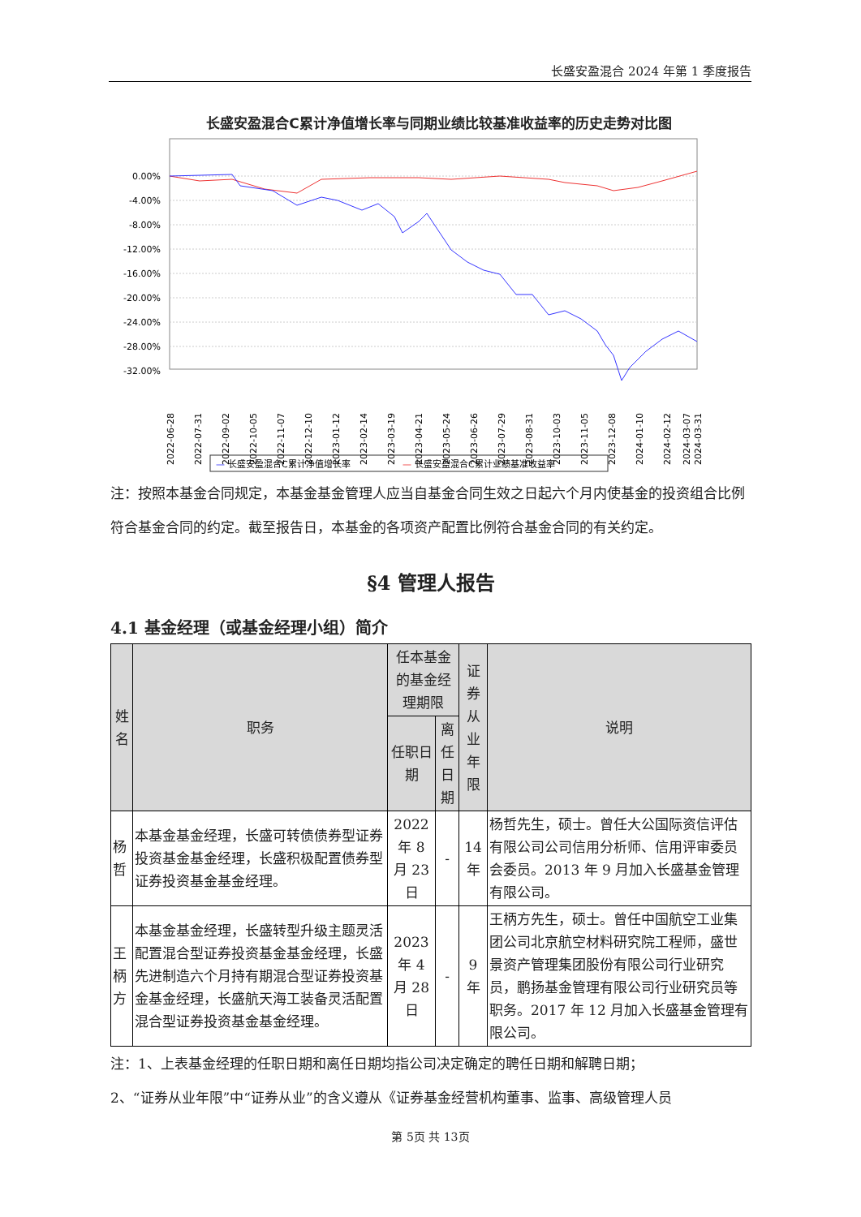长盛安盈混合 2024 年第 1 季度报告
长盛安盈混合C累计净值增长率与同期业绩比较基准收益率的历史走势对比图
0.00%
-4.00%
-8.00%
-12.00%
-16.00%
-20.00%
-24.00%
-28.00%
-32.00%
2022-06-28
2022-07-31
2022-09-02
2022-10-05
2022-11-07
2022-12-10
2023-01-12
2023-02-14
2023-03-19
2023-04-21
2023-05-24
2023-06-26
2023-07-29
2023-08-31
2023-10-03
2023-11-05
2023-12-08
2024-01-10
2024-02-12
2024-03-07
2024-03-31
—
长盛安盈混合C累计净值增长率
—
长盛安盈混合C累计业绩基准收益率
注：按照本基金合同规定，本基金基金管理人应当自基金合同生效之日起六个月内使基金的投资组合比例符合基金合同的约定。截至报告日，本基金的各项资产配置比例符合基金合同的有关约定。
§4 管理人报告
4.1 基金经理（或基金经理小组）简介
| 姓名 | 职务 | 任本基金的基金经理期限 | | 证券从业年限 | 说明 |
| --- | --- | --- | --- | --- | --- |
| | | 任职日期 | 离任日期 | | |
| 杨哲 | 本基金基金经理，长盛可转债债券型证券投资基金基金经理，长盛积极配置债券型证券投资基金基金经理。 | 2022 年 8 月 23 日 | - | 14 年 | 杨哲先生，硕士。曾任大公国际资信评估有限公司公司信用分析师、信用评审委员会委员。2013 年 9 月加入长盛基金管理有限公司。 |
| 王柄方 | 本基金基金经理，长盛转型升级主题灵活配置混合型证券投资基金基金经理，长盛先进制造六个月持有期混合型证券投资基金基金经理，长盛航天海工装备灵活配置混合型证券投资基金基金经理。 | 2023 年 4 月 28 日 | - | 9 年 | 王柄方先生，硕士。曾任中国航空工业集团公司北京航空材料研究院工程师，盛世景资产管理集团股份有限公司行业研究员，鹏扬基金管理有限公司行业研究员等职务。2017 年 12 月加入长盛基金管理有限公司。 |
注：1、上表基金经理的任职日期和离任日期均指公司决定确定的聘任日期和解聘日期；
2、“证券从业年限”中“证券从业”的含义遵从《证券基金经营机构董事、监事、高级管理人员
第 5页 共 13页